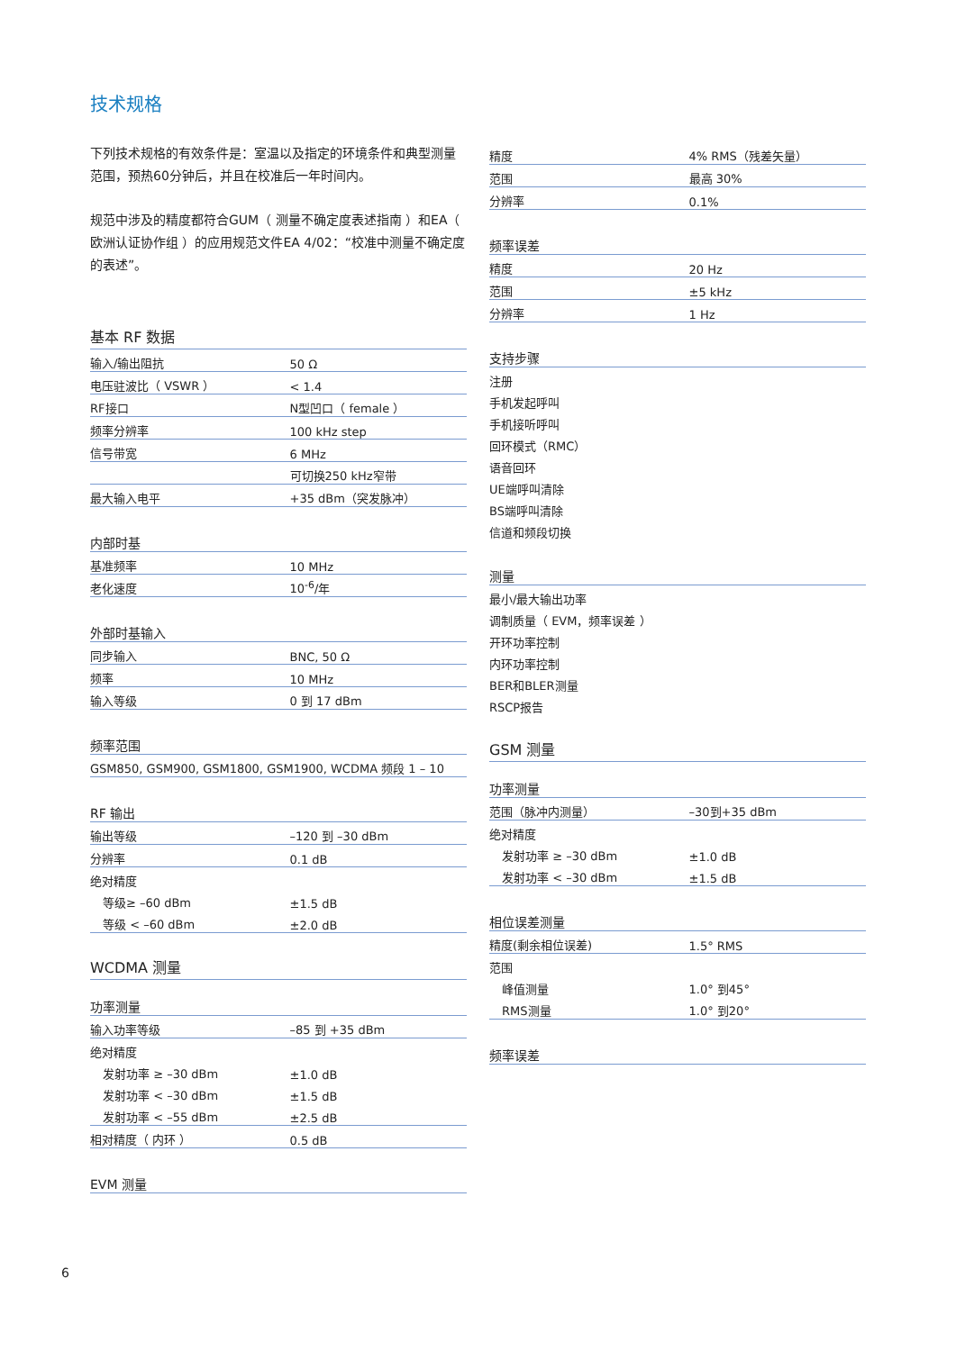技术规格
下列技术规格的有效条件是：室温以及指定的环境条件和典型测量范围，预热60分钟后，并且在校准后一年时间内。
规范中涉及的精度都符合GUM（ 测量不确定度表述指南 ）和EA（ 欧洲认证协作组 ）的应用规范文件EA 4/02：“校准中测量不确定度的表述”。
基本 RF 数据
| 输入/输出阻抗 | 50 Ω |
| 电压驻波比（ VSWR ） | < 1.4 |
| RF接口 | N型凹口（ female ） |
| 频率分辨率 | 100 kHz step |
| 信号带宽 | 6 MHz |
| | 可切换250 kHz窄带 |
| 最大输入电平 | +35 dBm（突发脉冲） |
| 内部时基 | |
| --- | --- |
| 基准频率 | 10 MHz |
| 老化速度 | 10<sup>-6</sup>/年 |
| 外部时基输入 | |
| --- | --- |
| 同步输入 | BNC, 50 Ω |
| 频率 | 10 MHz |
| 输入等级 | 0 到 17 dBm |
| 频率范围 |
| --- |
| GSM850, GSM900, GSM1800, GSM1900, WCDMA 频段 1 – 10 |
| RF 输出 | |
| --- | --- |
| 输出等级 | –120 到 –30 dBm |
| 分辨率 | 0.1 dB |
| 绝对精度 | |
| 等级≥ –60 dBm | ±1.5 dB |
| 等级 < –60 dBm | ±2.0 dB |
WCDMA 测量
| 功率测量 | |
| --- | --- |
| 输入功率等级 | –85 到 +35 dBm |
| 绝对精度 | |
| 发射功率 ≥ –30 dBm | ±1.0 dB |
| 发射功率 < –30 dBm | ±1.5 dB |
| 发射功率 < –55 dBm | ±2.5 dB |
| 相对精度（ 内环 ） | 0.5 dB |
| EVM 测量 |
| --- |
| 精度 | 4% RMS（残差矢量） |
| 范围 | 最高 30% |
| 分辨率 | 0.1% |
| 频率误差 | |
| --- | --- |
| 精度 | 20 Hz |
| 范围 | ±5 kHz |
| 分辨率 | 1 Hz |
| 支持步骤 |
| --- |
| 注册 |
| 手机发起呼叫 |
| 手机接听呼叫 |
| 回环模式（RMC） |
| 语音回环 |
| UE端呼叫清除 |
| BS端呼叫清除 |
| 信道和频段切换 |
| 测量 |
| --- |
| 最小/最大输出功率 |
| 调制质量（ EVM，频率误差 ） |
| 开环功率控制 |
| 内环功率控制 |
| BER和BLER测量 |
| RSCP报告 |
GSM 测量
| 功率测量 | |
| --- | --- |
| 范围（脉冲内测量） | –30到+35 dBm |
| 绝对精度 | |
| 发射功率 ≥ –30 dBm | ±1.0 dB |
| 发射功率 < –30 dBm | ±1.5 dB |
| 相位误差测量 | |
| --- | --- |
| 精度(剩余相位误差) | 1.5° RMS |
| 范围 | |
| 峰值测量 | 1.0° 到45° |
| RMS测量 | 1.0° 到20° |
| 频率误差 |
| --- |
6